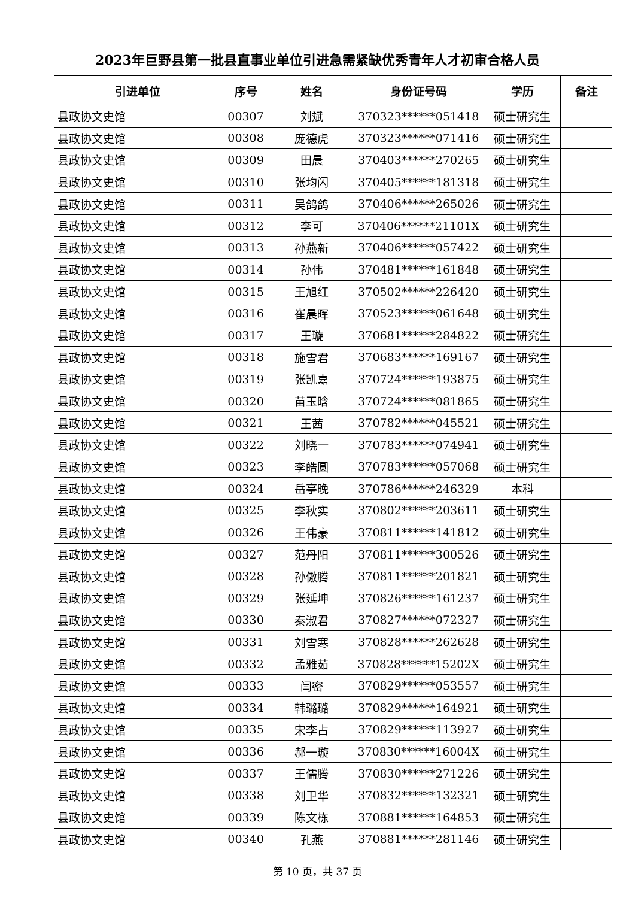2023年巨野县第一批县直事业单位引进急需紧缺优秀青年人才初审合格人员
| 引进单位 | 序号 | 姓名 | 身份证号码 | 学历 | 备注 |
| --- | --- | --- | --- | --- | --- |
| 县政协文史馆 | 00307 | 刘斌 | 370323******051418 | 硕士研究生 | |
| 县政协文史馆 | 00308 | 庞德虎 | 370323******071416 | 硕士研究生 | |
| 县政协文史馆 | 00309 | 田晨 | 370403******270265 | 硕士研究生 | |
| 县政协文史馆 | 00310 | 张均闪 | 370405******181318 | 硕士研究生 | |
| 县政协文史馆 | 00311 | 吴鸽鸽 | 370406******265026 | 硕士研究生 | |
| 县政协文史馆 | 00312 | 李可 | 370406******21101X | 硕士研究生 | |
| 县政协文史馆 | 00313 | 孙燕新 | 370406******057422 | 硕士研究生 | |
| 县政协文史馆 | 00314 | 孙伟 | 370481******161848 | 硕士研究生 | |
| 县政协文史馆 | 00315 | 王旭红 | 370502******226420 | 硕士研究生 | |
| 县政协文史馆 | 00316 | 崔晨晖 | 370523******061648 | 硕士研究生 | |
| 县政协文史馆 | 00317 | 王璇 | 370681******284822 | 硕士研究生 | |
| 县政协文史馆 | 00318 | 施雪君 | 370683******169167 | 硕士研究生 | |
| 县政协文史馆 | 00319 | 张凯嘉 | 370724******193875 | 硕士研究生 | |
| 县政协文史馆 | 00320 | 苗玉晗 | 370724******081865 | 硕士研究生 | |
| 县政协文史馆 | 00321 | 王茜 | 370782******045521 | 硕士研究生 | |
| 县政协文史馆 | 00322 | 刘晓一 | 370783******074941 | 硕士研究生 | |
| 县政协文史馆 | 00323 | 李皓圆 | 370783******057068 | 硕士研究生 | |
| 县政协文史馆 | 00324 | 岳亭晚 | 370786******246329 | 本科 | |
| 县政协文史馆 | 00325 | 李秋实 | 370802******203611 | 硕士研究生 | |
| 县政协文史馆 | 00326 | 王伟豪 | 370811******141812 | 硕士研究生 | |
| 县政协文史馆 | 00327 | 范丹阳 | 370811******300526 | 硕士研究生 | |
| 县政协文史馆 | 00328 | 孙傲腾 | 370811******201821 | 硕士研究生 | |
| 县政协文史馆 | 00329 | 张延坤 | 370826******161237 | 硕士研究生 | |
| 县政协文史馆 | 00330 | 秦淑君 | 370827******072327 | 硕士研究生 | |
| 县政协文史馆 | 00331 | 刘雪寒 | 370828******262628 | 硕士研究生 | |
| 县政协文史馆 | 00332 | 孟雅茹 | 370828******15202X | 硕士研究生 | |
| 县政协文史馆 | 00333 | 闫密 | 370829******053557 | 硕士研究生 | |
| 县政协文史馆 | 00334 | 韩璐璐 | 370829******164921 | 硕士研究生 | |
| 县政协文史馆 | 00335 | 宋李占 | 370829******113927 | 硕士研究生 | |
| 县政协文史馆 | 00336 | 郝一璇 | 370830******16004X | 硕士研究生 | |
| 县政协文史馆 | 00337 | 王儒腾 | 370830******271226 | 硕士研究生 | |
| 县政协文史馆 | 00338 | 刘卫华 | 370832******132321 | 硕士研究生 | |
| 县政协文史馆 | 00339 | 陈文栋 | 370881******164853 | 硕士研究生 | |
| 县政协文史馆 | 00340 | 孔燕 | 370881******281146 | 硕士研究生 | |
第 10 页，共 37 页